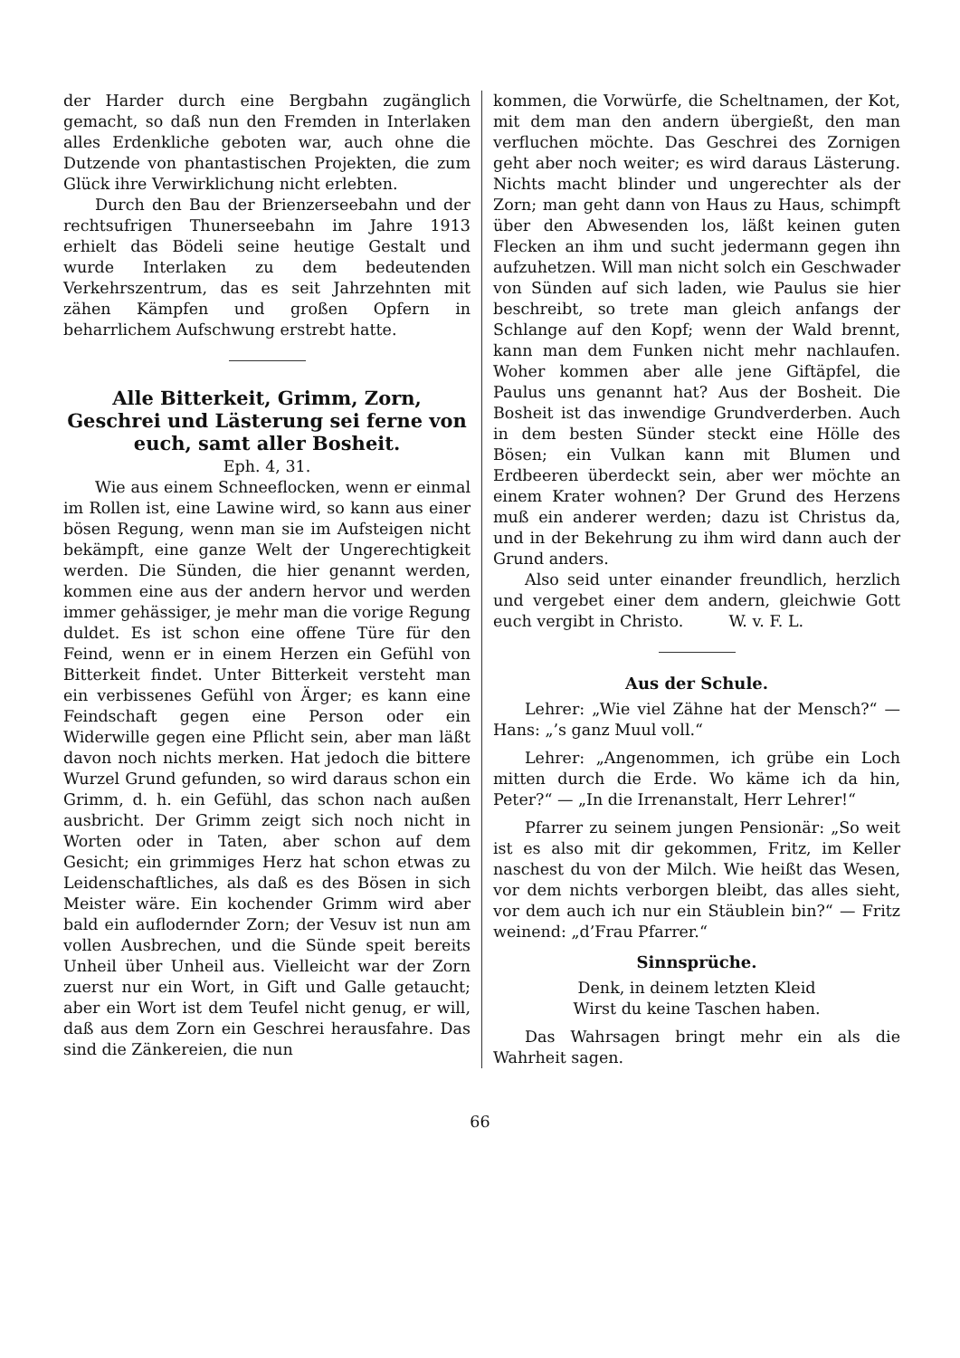der Harder durch eine Bergbahn zugänglich gemacht, so daß nun den Fremden in Interlaken alles Erdenkliche geboten war, auch ohne die Dutzende von phantastischen Projekten, die zum Glück ihre Verwirklichung nicht erlebten.
Durch den Bau der Brienzerseebahn und der rechtsufrigen Thunerseebahn im Jahre 1913 erhielt das Bödeli seine heutige Gestalt und wurde Interlaken zu dem bedeutenden Verkehrszentrum, das es seit Jahrzehnten mit zähen Kämpfen und großen Opfern in beharrlichem Aufschwung erstrebt hatte.
Alle Bitterkeit, Grimm, Zorn, Geschrei und Lästerung sei ferne von euch, samt aller Bosheit.
Eph. 4, 31.
Wie aus einem Schneeflocken, wenn er einmal im Rollen ist, eine Lawine wird, so kann aus einer bösen Regung, wenn man sie im Aufsteigen nicht bekämpft, eine ganze Welt der Ungerechtigkeit werden. Die Sünden, die hier genannt werden, kommen eine aus der andern hervor und werden immer gehässiger, je mehr man die vorige Regung duldet. Es ist schon eine offene Türe für den Feind, wenn er in einem Herzen ein Gefühl von Bitterkeit findet. Unter Bitterkeit versteht man ein verbissenes Gefühl von Ärger; es kann eine Feindschaft gegen eine Person oder ein Widerwille gegen eine Pflicht sein, aber man läßt davon noch nichts merken. Hat jedoch die bittere Wurzel Grund gefunden, so wird daraus schon ein Grimm, d. h. ein Gefühl, das schon nach außen ausbricht. Der Grimm zeigt sich noch nicht in Worten oder in Taten, aber schon auf dem Gesicht; ein grimmiges Herz hat schon etwas zu Leidenschaftliches, als daß es des Bösen in sich Meister wäre. Ein kochender Grimm wird aber bald ein auflodernder Zorn; der Vesuv ist nun am vollen Ausbrechen, und die Sünde speit bereits Unheil über Unheil aus. Vielleicht war der Zorn zuerst nur ein Wort, in Gift und Galle getaucht; aber ein Wort ist dem Teufel nicht genug, er will, daß aus dem Zorn ein Geschrei herausfahre. Das sind die Zänkereien, die nun
kommen, die Vorwürfe, die Scheltnamen, der Kot, mit dem man den andern übergießt, den man verfluchen möchte. Das Geschrei des Zornigen geht aber noch weiter; es wird daraus Lästerung. Nichts macht blinder und ungerechter als der Zorn; man geht dann von Haus zu Haus, schimpft über den Abwesenden los, läßt keinen guten Flecken an ihm und sucht jedermann gegen ihn aufzuhetzen. Will man nicht solch ein Geschwader von Sünden auf sich laden, wie Paulus sie hier beschreibt, so trete man gleich anfangs der Schlange auf den Kopf; wenn der Wald brennt, kann man dem Funken nicht mehr nachlaufen. Woher kommen aber alle jene Giftäpfel, die Paulus uns genannt hat? Aus der Bosheit. Die Bosheit ist das inwendige Grundverderben. Auch in dem besten Sünder steckt eine Hölle des Bösen; ein Vulkan kann mit Blumen und Erdbeeren überdeckt sein, aber wer möchte an einem Krater wohnen? Der Grund des Herzens muß ein anderer werden; dazu ist Christus da, und in der Bekehrung zu ihm wird dann auch der Grund anders.
Also seid unter einander freundlich, herzlich und vergebet einer dem andern, gleichwie Gott euch vergibt in Christo. W. v. F. L.
Aus der Schule.
Lehrer: „Wie viel Zähne hat der Mensch?“ — Hans: „’s ganz Muul voll.“
Lehrer: „Angenommen, ich grübe ein Loch mitten durch die Erde. Wo käme ich da hin, Peter?“ — „In die Irrenanstalt, Herr Lehrer!“
Pfarrer zu seinem jungen Pensionär: „So weit ist es also mit dir gekommen, Fritz, im Keller naschest du von der Milch. Wie heißt das Wesen, vor dem nichts verborgen bleibt, das alles sieht, vor dem auch ich nur ein Stäublein bin?“ — Fritz weinend: „d’Frau Pfarrer.“
Sinnsprüche.
Denk, in deinem letzten Kleid
Wirst du keine Taschen haben.
Das Wahrsagen bringt mehr ein als die Wahrheit sagen.
66